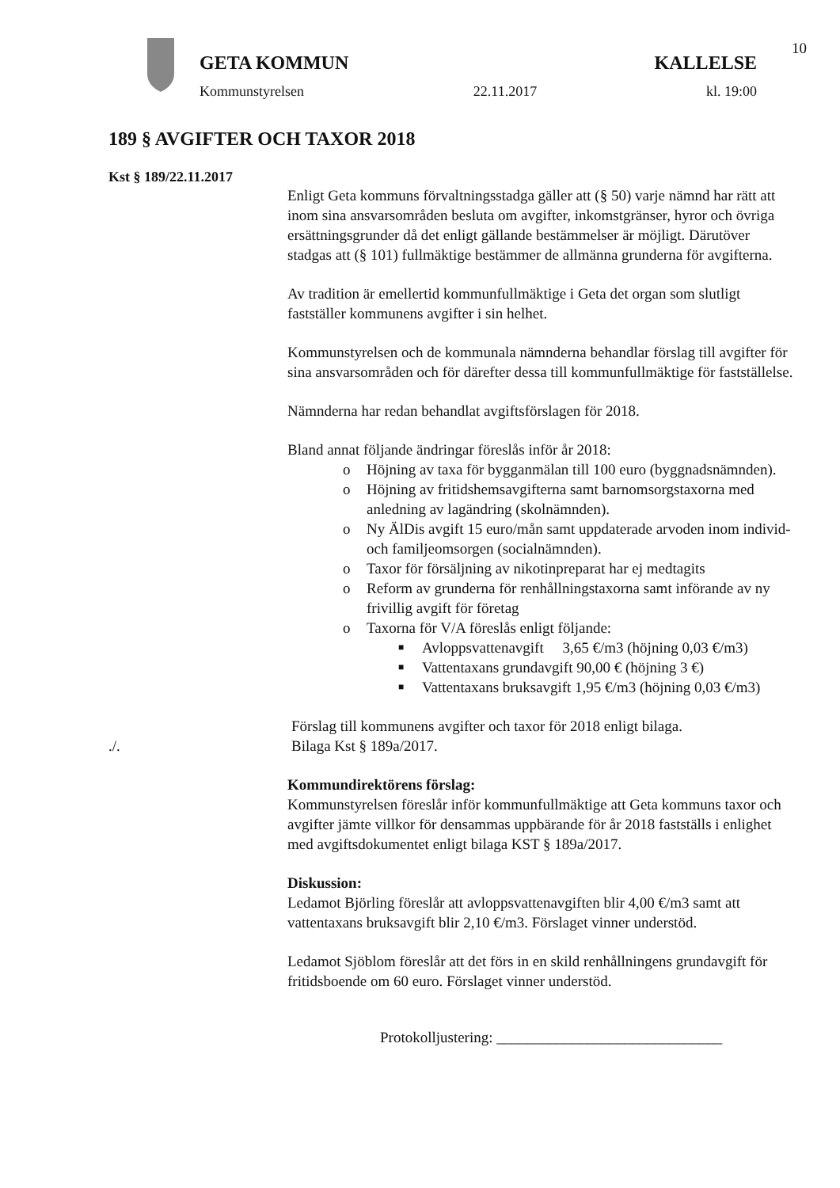10
GETA KOMMUN KALLELSE
Kommunstyrelsen 22.11.2017 kl. 19:00
189 § AVGIFTER OCH TAXOR 2018
Kst § 189/22.11.2017
Enligt Geta kommuns förvaltningsstadga gäller att (§ 50) varje nämnd har rätt att inom sina ansvarsområden besluta om avgifter, inkomstgränser, hyror och övriga ersättningsgrunder då det enligt gällande bestämmelser är möjligt. Därutöver stadgas att (§ 101) fullmäktige bestämmer de allmänna grunderna för avgifterna.
Av tradition är emellertid kommunfullmäktige i Geta det organ som slutligt fastställer kommunens avgifter i sin helhet.
Kommunstyrelsen och de kommunala nämnderna behandlar förslag till avgifter för sina ansvarsområden och för därefter dessa till kommunfullmäktige för fastställelse.
Nämnderna har redan behandlat avgiftsförslagen för 2018.
Bland annat följande ändringar föreslås inför år 2018:
o Höjning av taxa för bygganmälan till 100 euro (byggnadsnämnden).
o Höjning av fritidshemsavgifterna samt barnomsorgstaxorna med anledning av lagändring (skolnämnden).
o Ny ÄlDis avgift 15 euro/mån samt uppdaterade arvoden inom individ- och familjeomsorgen (socialnämnden).
o Taxor för försäljning av nikotinpreparat har ej medtagits
o Reform av grunderna för renhållningstaxorna samt införande av ny frivillig avgift för företag
o Taxorna för V/A föreslås enligt följande:
■ Avloppsvattenavgift 3,65 €/m3 (höjning 0,03 €/m3)
■ Vattentaxans grundavgift 90,00 € (höjning 3 €)
■ Vattentaxans bruksavgift 1,95 €/m3 (höjning 0,03 €/m3)
Förslag till kommunens avgifter och taxor för 2018 enligt bilaga.
./. Bilaga Kst § 189a/2017.
Kommundirektörens förslag:
Kommunstyrelsen föreslår inför kommunfullmäktige att Geta kommuns taxor och avgifter jämte villkor för densammas uppbärande för år 2018 fastställs i enlighet med avgiftsdokumentet enligt bilaga KST § 189a/2017.
Diskussion:
Ledamot Björling föreslår att avloppsvattenavgiften blir 4,00 €/m3 samt att vattentaxans bruksavgift blir 2,10 €/m3. Förslaget vinner understöd.
Ledamot Sjöblom föreslår att det förs in en skild renhållningens grundavgift för fritidsboende om 60 euro. Förslaget vinner understöd.
Protokolljustering: ______________________________